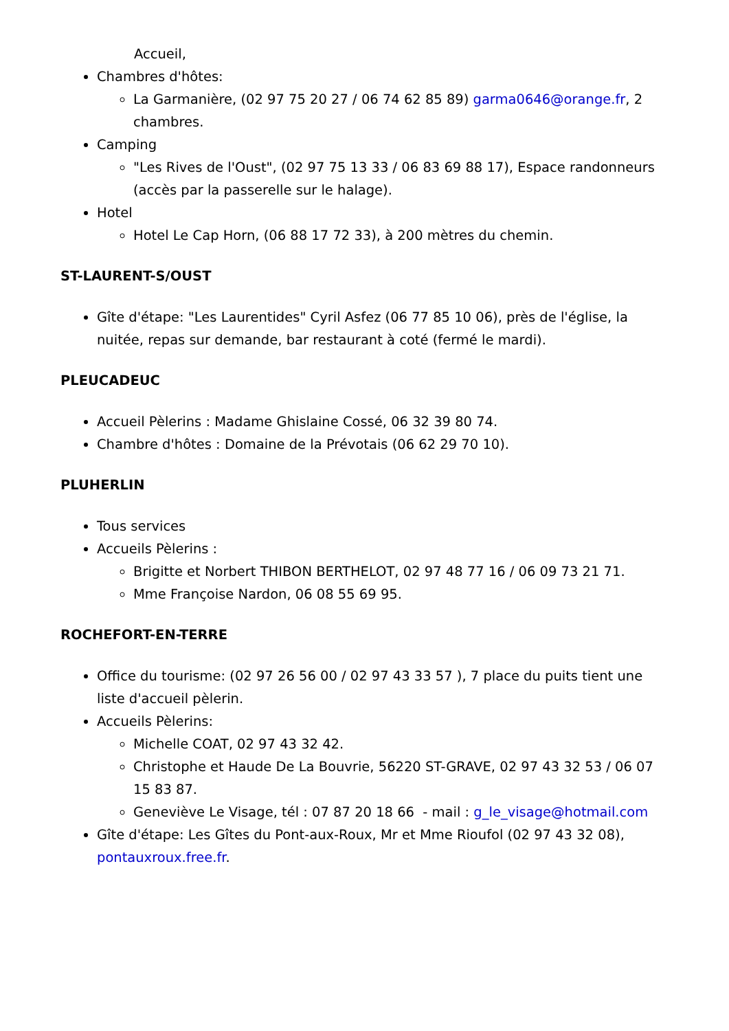Accueil,
Chambres d'hôtes:
La Garmanière, (02 97 75 20 27 / 06 74 62 85 89) garma0646@orange.fr, 2 chambres.
Camping
"Les Rives de l'Oust", (02 97 75 13 33 / 06 83 69 88 17), Espace randonneurs (accès par la passerelle sur le halage).
Hotel
Hotel Le Cap Horn, (06 88 17 72 33), à 200 mètres du chemin.
ST-LAURENT-S/OUST
Gîte d'étape: "Les Laurentides" Cyril Asfez (06 77 85 10 06), près de l'église, la nuitée, repas sur demande, bar restaurant à coté (fermé le mardi).
PLEUCADEUC
Accueil Pèlerins : Madame Ghislaine Cossé, 06 32 39 80 74.
Chambre d'hôtes : Domaine de la Prévotais (06 62 29 70 10).
PLUHERLIN
Tous services
Accueils Pèlerins :
Brigitte et Norbert THIBON BERTHELOT, 02 97 48 77 16 / 06 09 73 21 71.
Mme Françoise Nardon, 06 08 55 69 95.
ROCHEFORT-EN-TERRE
Office du tourisme: (02 97 26 56 00 / 02 97 43 33 57 ), 7 place du puits tient une liste d'accueil pèlerin.
Accueils Pèlerins:
Michelle COAT, 02 97 43 32 42.
Christophe et Haude De La Bouvrie, 56220 ST-GRAVE, 02 97 43 32 53 / 06 07 15 83 87.
Geneviève Le Visage, tél : 07 87 20 18 66 - mail : g_le_visage@hotmail.com
Gîte d'étape: Les Gîtes du Pont-aux-Roux, Mr et Mme Rioufol (02 97 43 32 08), pontauxroux.free.fr.